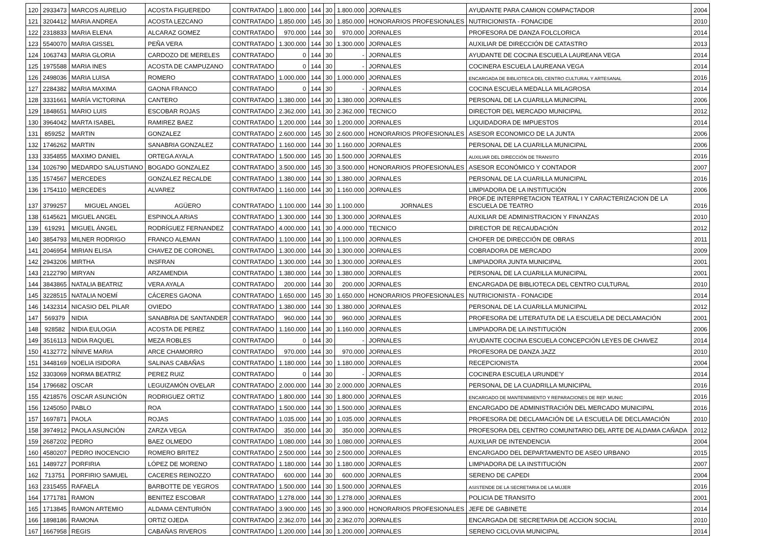| 120 | 2933473 | MARCOS AURELIO | ACOSTA FIGUEREDO | CONTRATADO | 1.800.000 | 144 | 30 | 1.800.000 | JORNALES | AYUDANTE PARA CAMION COMPACTADOR | 2004 |
| 121 | 3204412 | MARIA ANDREA | ACOSTA LEZCANO | CONTRATADO | 1.850.000 | 145 | 30 | 1.850.000 | HONORARIOS PROFESIONALES | NUTRICIONISTA - FONACIDE | 2010 |
| 122 | 2318833 | MARIA ELENA | ALCARAZ GOMEZ | CONTRATADO | 970.000 | 144 | 30 | 970.000 | JORNALES | PROFESORA DE DANZA FOLCLORICA | 2014 |
| 123 | 5540070 | MARIA GISSEL | PEÑA VERA | CONTRATADO | 1.300.000 | 144 | 30 | 1.300.000 | JORNALES | AUXILIAR DE DIRECCIÓN DE CATASTRO | 2013 |
| 124 | 1063743 | MARIA GLORIA | CARDOZO DE MERELES | CONTRATADO | 0 | 144 | 30 | - | JORNALES | AYUDANTE DE COCINA ESCUELA LAUREANA VEGA | 2014 |
| 125 | 1975588 | MARIA INES | ACOSTA DE CAMPUZANO | CONTRATADO | 0 | 144 | 30 | - | JORNALES | COCINERA ESCUELA LAUREANA VEGA | 2014 |
| 126 | 2498036 | MARIA LUISA | ROMERO | CONTRATADO | 1.000.000 | 144 | 30 | 1.000.000 | JORNALES | ENCARGADA DE BIBLIOTECA DEL CENTRO CULTURAL Y ARTESANAL | 2016 |
| 127 | 2284382 | MARIA MAXIMA | GAONA FRANCO | CONTRATADO | 0 | 144 | 30 | - | JORNALES | COCINA ESCUELA MEDALLA MILAGROSA | 2014 |
| 128 | 3331661 | MARÍA VICTORINA | CANTERO | CONTRATADO | 1.380.000 | 144 | 30 | 1.380.000 | JORNALES | PERSONAL DE LA CUARILLA MUNICIPAL | 2006 |
| 129 | 1848651 | MARIO LUIS | ESCOBAR ROJAS | CONTRATADO | 2.362.000 | 141 | 30 | 2.362.000 | TECNICO | DIRECTOR DEL MERCADO MUNICIPAL | 2012 |
| 130 | 3964042 | MARTA ISABEL | RAMIREZ BAEZ | CONTRATADO | 1.200.000 | 144 | 30 | 1.200.000 | JORNALES | LIQUIDADORA DE IMPUESTOS | 2014 |
| 131 | 859252 | MARTIN | GONZALEZ | CONTRATADO | 2.600.000 | 145 | 30 | 2.600.000 | HONORARIOS PROFESIONALES | ASESOR ECONOMICO DE LA JUNTA | 2006 |
| 132 | 1746262 | MARTIN | SANABRIA GONZALEZ | CONTRATADO | 1.160.000 | 144 | 30 | 1.160.000 | JORNALES | PERSONAL DE LA CUARILLA MUNICIPAL | 2006 |
| 133 | 3354855 | MAXIMO DANIEL | ORTEGA AYALA | CONTRATADO | 1.500.000 | 145 | 30 | 1.500.000 | JORNALES | AUXILIAR DEL DIRECCIÓN DE TRANSITO | 2016 |
| 134 | 1026790 | MEDARDO SALUSTIANO | BOGADO GONZALEZ | CONTRATADO | 3.500.000 | 145 | 30 | 3.500.000 | HONORARIOS PROFESIONALES | ASESOR ECONÓMICO Y CONTADOR | 2007 |
| 135 | 1574567 | MERCEDES | GONZALEZ RECALDE | CONTRATADO | 1.380.000 | 144 | 30 | 1.380.000 | JORNALES | PERSONAL DE LA CUARILLA MUNICIPAL | 2016 |
| 136 | 1754110 | MERCEDES | ALVAREZ | CONTRATADO | 1.160.000 | 144 | 30 | 1.160.000 | JORNALES | LIMPIADORA DE LA INSTITUCIÓN | 2006 |
| 137 | 3799257 | MIGUEL ANGEL | AGÜERO | CONTRATADO | 1.100.000 | 144 | 30 | 1.100.000 | JORNALES | PROF.DE INTERPRETACION TEATRAL I Y CARACTERIZACION DE LA ESCUELA DE TEATRO | 2016 |
| 138 | 6145621 | MIGUEL ANGEL | ESPINOLA ARIAS | CONTRATADO | 1.300.000 | 144 | 30 | 1.300.000 | JORNALES | AUXILIAR DE ADMINISTRACION Y FINANZAS | 2010 |
| 139 | 619291 | MIGUEL ÁNGEL | RODRÍGUEZ FERNANDEZ | CONTRATADO | 4.000.000 | 141 | 30 | 4.000.000 | TECNICO | DIRECTOR DE RECAUDACIÓN | 2012 |
| 140 | 3854793 | MILNER RODRIGO | FRANCO ALEMAN | CONTRATADO | 1.100.000 | 144 | 30 | 1.100.000 | JORNALES | CHOFER DE DIRECCIÓN DE OBRAS | 2011 |
| 141 | 2046954 | MIRIAN ELISA | CHAVEZ DE CORONEL | CONTRATADO | 1.300.000 | 144 | 30 | 1.300.000 | JORNALES | COBRADORA DE MERCADO | 2009 |
| 142 | 2943206 | MIRTHA | INSFRAN | CONTRATADO | 1.300.000 | 144 | 30 | 1.300.000 | JORNALES | LIMPIADORA JUNTA MUNICIPAL | 2001 |
| 143 | 2122790 | MIRYAN | ARZAMENDIA | CONTRATADO | 1.380.000 | 144 | 30 | 1.380.000 | JORNALES | PERSONAL DE LA CUARILLA MUNICIPAL | 2001 |
| 144 | 3843865 | NATALIA BEATRIZ | VERA AYALA | CONTRATADO | 200.000 | 144 | 30 | 200.000 | JORNALES | ENCARGADA DE BIBLIOTECA DEL CENTRO CULTURAL | 2010 |
| 145 | 3228515 | NATALIA NOEMÍ | CÁCERES GAONA | CONTRATADO | 1.650.000 | 145 | 30 | 1.650.000 | HONORARIOS PROFESIONALES | NUTRICIONISTA - FONACIDE | 2014 |
| 146 | 1432314 | NICASIO DEL PILAR | OVIEDO | CONTRATADO | 1.380.000 | 144 | 30 | 1.380.000 | JORNALES | PERSONAL DE LA CUARILLA MUNICIPAL | 2012 |
| 147 | 569379 | NIDIA | SANABRIA DE SANTANDER | CONTRATADO | 960.000 | 144 | 30 | 960.000 | JORNALES | PROFESORA DE LITERATUTA DE LA ESCUELA DE DECLAMACIÓN | 2001 |
| 148 | 928582 | NIDIA EULOGIA | ACOSTA DE PEREZ | CONTRATADO | 1.160.000 | 144 | 30 | 1.160.000 | JORNALES | LIMPIADORA DE LA INSTITUCIÓN | 2006 |
| 149 | 3516113 | NIDIA RAQUEL | MEZA ROBLES | CONTRATADO | 0 | 144 | 30 | - | JORNALES | AYUDANTE COCINA ESCUELA CONCEPCIÓN LEYES DE CHAVEZ | 2014 |
| 150 | 4132772 | NÍNIVE MARIA | ARCE CHAMORRO | CONTRATADO | 970.000 | 144 | 30 | 970.000 | JORNALES | PROFESORA DE DANZA JAZZ | 2010 |
| 151 | 3448169 | NOELIA ISIDORA | SALINAS CABAÑAS | CONTRATADO | 1.180.000 | 144 | 30 | 1.180.000 | JORNALES | RECEPCIONISTA | 2004 |
| 152 | 3303069 | NORMA BEATRIZ | PEREZ RUIZ | CONTRATADO | 0 | 144 | 30 | - | JORNALES | COCINERA ESCUELA URUNDE'Y | 2014 |
| 154 | 1796682 | OSCAR | LEGUIZAMÓN OVELAR | CONTRATADO | 2.000.000 | 144 | 30 | 2.000.000 | JORNALES | PERSONAL DE LA CUADRILLA MUNICIPAL | 2016 |
| 155 | 4218576 | OSCAR ASUNCIÓN | RODRIGUEZ ORTIZ | CONTRATADO | 1.800.000 | 144 | 30 | 1.800.000 | JORNALES | ENCARGADO DE MANTENIMIENTO Y REPARACIONES DE REP. MUNIC | 2016 |
| 156 | 1245050 | PABLO | ROA | CONTRATADO | 1.500.000 | 144 | 30 | 1.500.000 | JORNALES | ENCARGADO DE ADMINISTRACIÓN DEL MERCADO MUNICIPAL | 2016 |
| 157 | 1697871 | PAOLA | ROJAS | CONTRATADO | 1.035.000 | 144 | 30 | 1.035.000 | JORNALES | PROFESORA DE DECLAMACIÓN DE LA ESCUELA DE DECLAMACIÓN | 2010 |
| 158 | 3974912 | PAOLA ASUNCIÓN | ZARZA VEGA | CONTRATADO | 350.000 | 144 | 30 | 350.000 | JORNALES | PROFESORA DEL CENTRO COMUNITARIO DEL ARTE DE ALDAMA CAÑADA | 2012 |
| 159 | 2687202 | PEDRO | BAEZ OLMEDO | CONTRATADO | 1.080.000 | 144 | 30 | 1.080.000 | JORNALES | AUXILIAR DE INTENDENCIA | 2004 |
| 160 | 4580207 | PEDRO INOCENCIO | ROMERO BRITEZ | CONTRATADO | 2.500.000 | 144 | 30 | 2.500.000 | JORNALES | ENCARGADO DEL DEPARTAMENTO DE ASEO URBANO | 2015 |
| 161 | 1489727 | PORFIRIA | LÓPEZ DE MORENO | CONTRATADO | 1.180.000 | 144 | 30 | 1.180.000 | JORNALES | LIMPIADORA DE LA INSTITUCIÓN | 2007 |
| 162 | 713751 | PORFIRIO SAMUEL | CACERES REINOZZO | CONTRATADO | 600.000 | 144 | 30 | 600.000 | JORNALES | SERENO DE CAPEDI | 2004 |
| 163 | 2315455 | RAFAELA | BARBOTTE DE YEGROS | CONTRATADO | 1.500.000 | 144 | 30 | 1.500.000 | JORNALES | ASISTENDE DE LA SECRETARIA DE LA MUJER | 2016 |
| 164 | 1771781 | RAMON | BENITEZ ESCOBAR | CONTRATADO | 1.278.000 | 144 | 30 | 1.278.000 | JORNALES | POLICIA DE TRANSITO | 2001 |
| 165 | 1713845 | RAMON ARTEMIO | ALDAMA CENTURIÓN | CONTRATADO | 3.900.000 | 145 | 30 | 3.900.000 | HONORARIOS PROFESIONALES | JEFE DE GABINETE | 2014 |
| 166 | 1898186 | RAMONA | ORTIZ OJEDA | CONTRATADO | 2.362.070 | 144 | 30 | 2.362.070 | JORNALES | ENCARGADA DE SECRETARIA DE ACCION SOCIAL | 2010 |
| 167 | 1667958 | REGIS | CABAÑAS RIVEROS | CONTRATADO | 1.200.000 | 144 | 30 | 1.200.000 | JORNALES | SERENO CICLOVIA MUNICIPAL | 2014 |